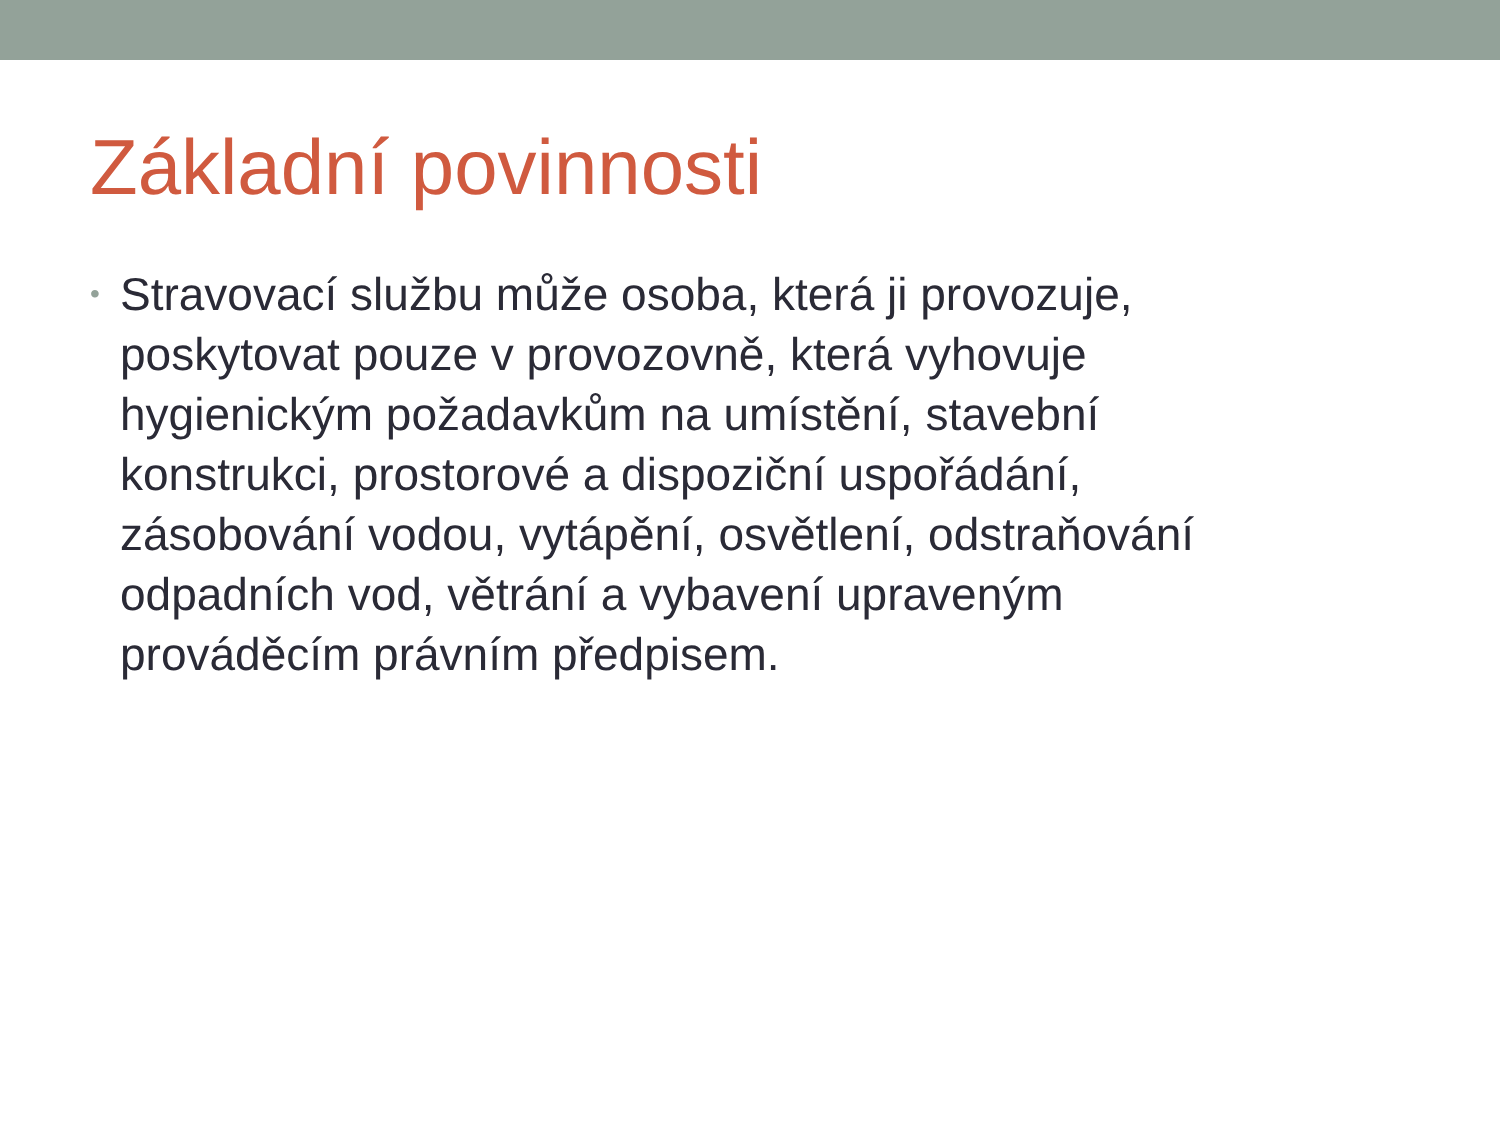Základní povinnosti
•
Stravovací službu může osoba, která ji provozuje, poskytovat pouze v provozovně, která vyhovuje hygienickým požadavkům na umístění, stavební konstrukci, prostorové a dispoziční uspořádání, zásobování vodou, vytápění, osvětlení, odstraňování odpadních vod, větrání a vybavení upraveným prováděcím právním předpisem.